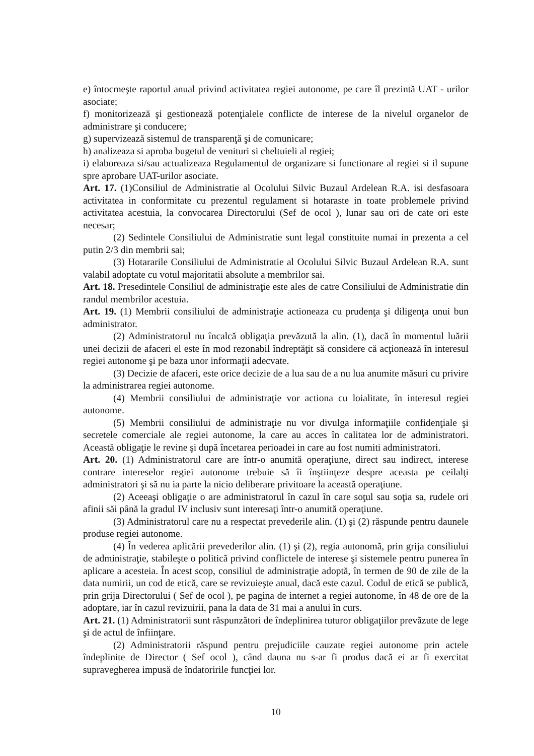e) întocmeşte raportul anual privind activitatea regiei autonome, pe care îl prezintă UAT - urilor asociate;
f) monitorizează şi gestionează potenţialele conflicte de interese de la nivelul organelor de administrare şi conducere;
g) supervizează sistemul de transparenţă şi de comunicare;
h) analizeaza si aproba bugetul de venituri si cheltuieli al regiei;
i) elaboreaza si/sau actualizeaza Regulamentul de organizare si functionare al regiei si il supune spre aprobare UAT-urilor asociate.
Art. 17. (1)Consiliul de Administratie al Ocolului Silvic Buzaul Ardelean R.A. isi desfasoara activitatea in conformitate cu prezentul regulament si hotaraste in toate problemele privind activitatea acestuia, la convocarea Directorului (Sef de ocol ), lunar sau ori de cate ori este necesar;
(2) Sedintele Consiliului de Administratie sunt legal constituite numai in prezenta a cel putin 2/3 din membrii sai;
(3) Hotararile Consiliului de Administratie al Ocolului Silvic Buzaul Ardelean R.A. sunt valabil adoptate cu votul majoritatii absolute a membrilor sai.
Art. 18. Presedintele Consiliul de administraţie este ales de catre Consiliului de Administratie din randul membrilor acestuia.
Art. 19. (1) Membrii consiliului de administraţie actioneaza cu prudenţa şi diligenţa unui bun administrator.
(2) Administratorul nu încalcă obligaţia prevăzută la alin. (1), dacă în momentul luării unei decizii de afaceri el este în mod rezonabil îndreptăţit să considere că acţionează în interesul regiei autonome şi pe baza unor informaţii adecvate.
(3) Decizie de afaceri, este orice decizie de a lua sau de a nu lua anumite măsuri cu privire la administrarea regiei autonome.
(4) Membrii consiliului de administraţie vor actiona cu loialitate, în interesul regiei autonome.
(5) Membrii consiliului de administraţie nu vor divulga informaţiile confidenţiale şi secretele comerciale ale regiei autonome, la care au acces în calitatea lor de administratori. Această obligaţie le revine şi după încetarea perioadei in care au fost numiti administratori.
Art. 20. (1) Administratorul care are într-o anumită operaţiune, direct sau indirect, interese contrare intereselor regiei autonome trebuie să îi înştiinţeze despre aceasta pe ceilalţi administratori şi să nu ia parte la nicio deliberare privitoare la această operaţiune.
(2) Aceeaşi obligaţie o are administratorul în cazul în care soţul sau soţia sa, rudele ori afinii săi până la gradul IV inclusiv sunt interesaţi într-o anumită operaţiune.
(3) Administratorul care nu a respectat prevederile alin. (1) şi (2) răspunde pentru daunele produse regiei autonome.
(4) În vederea aplicării prevederilor alin. (1) şi (2), regia autonomă, prin grija consiliului de administraţie, stabileşte o politică privind conflictele de interese şi sistemele pentru punerea în aplicare a acesteia. În acest scop, consiliul de administraţie adoptă, în termen de 90 de zile de la data numirii, un cod de etică, care se revizuieşte anual, dacă este cazul. Codul de etică se publică, prin grija Directorului ( Sef de ocol ), pe pagina de internet a regiei autonome, în 48 de ore de la adoptare, iar în cazul revizuirii, pana la data de 31 mai a anului în curs.
Art. 21. (1) Administratorii sunt răspunzători de îndeplinirea tuturor obligaţiilor prevăzute de lege şi de actul de înfiinţare.
(2) Administratorii răspund pentru prejudiciile cauzate regiei autonome prin actele îndeplinite de Director ( Sef ocol ), când dauna nu s-ar fi produs dacă ei ar fi exercitat supravegherea impusă de îndatoririle funcţiei lor.
10